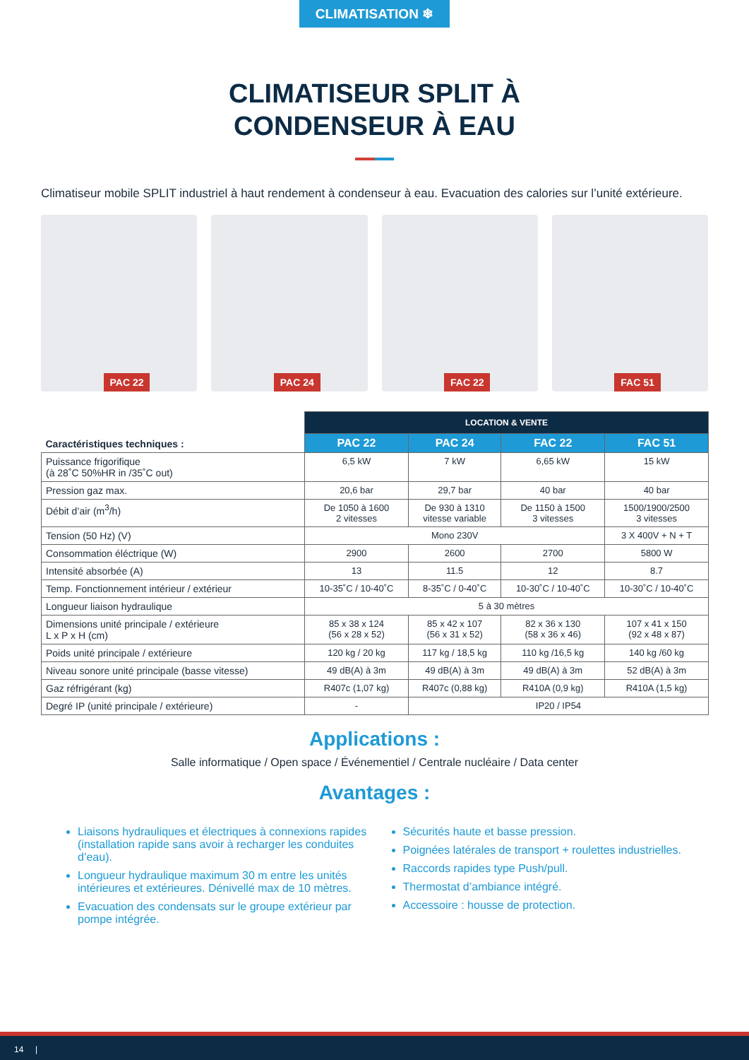CLIMATISATION ❄
CLIMATISEUR SPLIT À
CONDENSEUR À EAU
Climatiseur mobile SPLIT industriel à haut rendement à condenseur à eau. Evacuation des calories sur l’unité extérieure.
PAC 22
PAC 24
FAC 22
FAC 51
| Caractéristiques techniques : | LOCATION & VENTE | | | |
| --- | --- | --- | --- | --- |
| | PAC 22 | PAC 24 | FAC 22 | FAC 51 |
| Puissance frigorifique (à 28˚C 50%HR in /35˚C out) | 6,5 kW | 7 kW | 6,65 kW | 15 kW |
| Pression gaz max. | 20,6 bar | 29,7 bar | 40 bar | 40 bar |
| Débit d’air (m<sup>3</sup>/h) | De 1050 à 1600 2 vitesses | De 930 à 1310 vitesse variable | De 1150 à 1500 3 vitesses | 1500/1900/2500 3 vitesses |
| Tension (50 Hz) (V) | Mono 230V | | | 3 X 400V + N + T |
| Consommation éléctrique (W) | 2900 | 2600 | 2700 | 5800 W |
| Intensité absorbée (A) | 13 | 11.5 | 12 | 8.7 |
| Temp. Fonctionnement intérieur / extérieur | 10-35˚C / 10-40˚C | 8-35˚C / 0-40˚C | 10-30˚C / 10-40˚C | 10-30˚C / 10-40˚C |
| Longueur liaison hydraulique | 5 à 30 mètres | | | |
| Dimensions unité principale / extérieure L x P x H (cm) | 85 x 38 x 124 (56 x 28 x 52) | 85 x 42 x 107 (56 x 31 x 52) | 82 x 36 x 130 (58 x 36 x 46) | 107 x 41 x 150 (92 x 48 x 87) |
| Poids unité principale / extérieure | 120 kg / 20 kg | 117 kg / 18,5 kg | 110 kg /16,5 kg | 140 kg /60 kg |
| Niveau sonore unité principale (basse vitesse) | 49 dB(A) à 3m | 49 dB(A) à 3m | 49 dB(A) à 3m | 52 dB(A) à 3m |
| Gaz réfrigérant (kg) | R407c (1,07 kg) | R407c (0,88 kg) | R410A (0,9 kg) | R410A (1,5 kg) |
| Degré IP (unité principale / extérieure) | - | IP20 / IP54 | | |
Applications :
Salle informatique / Open space / Événementiel / Centrale nucléaire / Data center
Avantages :
Liaisons hydrauliques et électriques à connexions rapides (installation rapide sans avoir à recharger les conduites d’eau).
Longueur hydraulique maximum 30 m entre les unités intérieures et extérieures. Dénivellé max de 10 mètres.
Evacuation des condensats sur le groupe extérieur par pompe intégrée.
Sécurités haute et basse pression.
Poignées latérales de transport + roulettes industrielles.
Raccords rapides type Push/pull.
Thermostat d’ambiance intégré.
Accessoire : housse de protection.
14 |